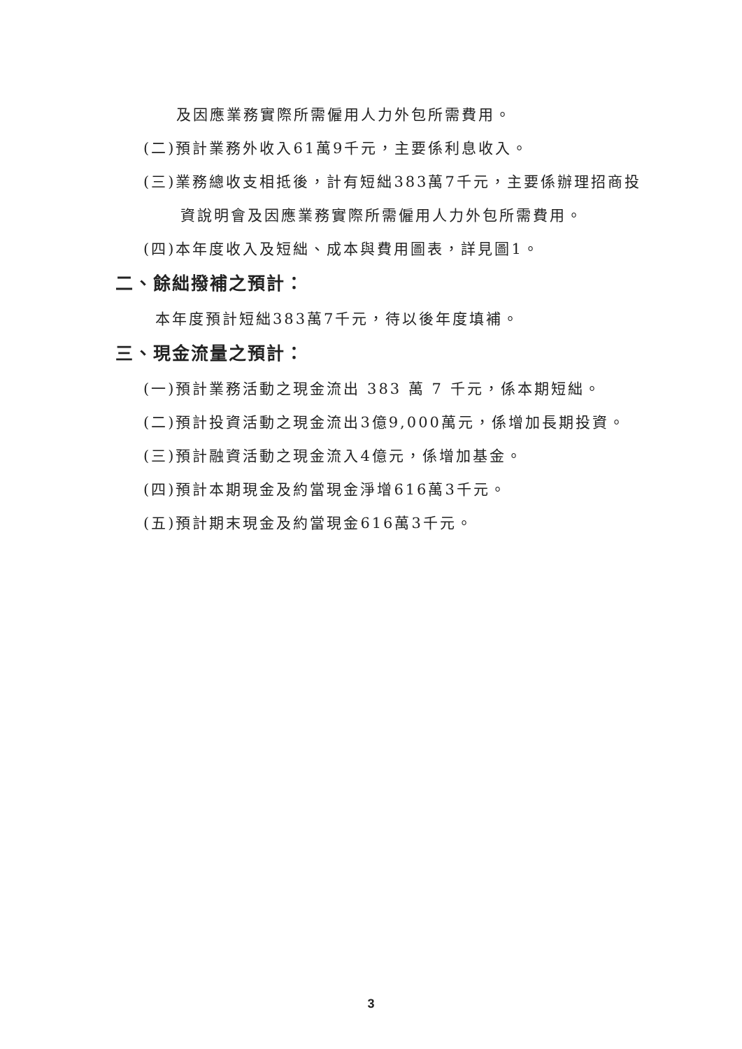及因應業務實際所需僱用人力外包所需費用。
(二)預計業務外收入61萬9千元，主要係利息收入。
(三)業務總收支相抵後，計有短絀383萬7千元，主要係辦理招商投
資說明會及因應業務實際所需僱用人力外包所需費用。
(四)本年度收入及短絀、成本與費用圖表，詳見圖1。
二、餘絀撥補之預計：
本年度預計短絀383萬7千元，待以後年度填補。
三、現金流量之預計：
(一)預計業務活動之現金流出 383 萬 7 千元，係本期短絀。
(二)預計投資活動之現金流出3億9,000萬元，係增加長期投資。
(三)預計融資活動之現金流入4億元，係增加基金。
(四)預計本期現金及約當現金淨增616萬3千元。
(五)預計期末現金及約當現金616萬3千元。
3